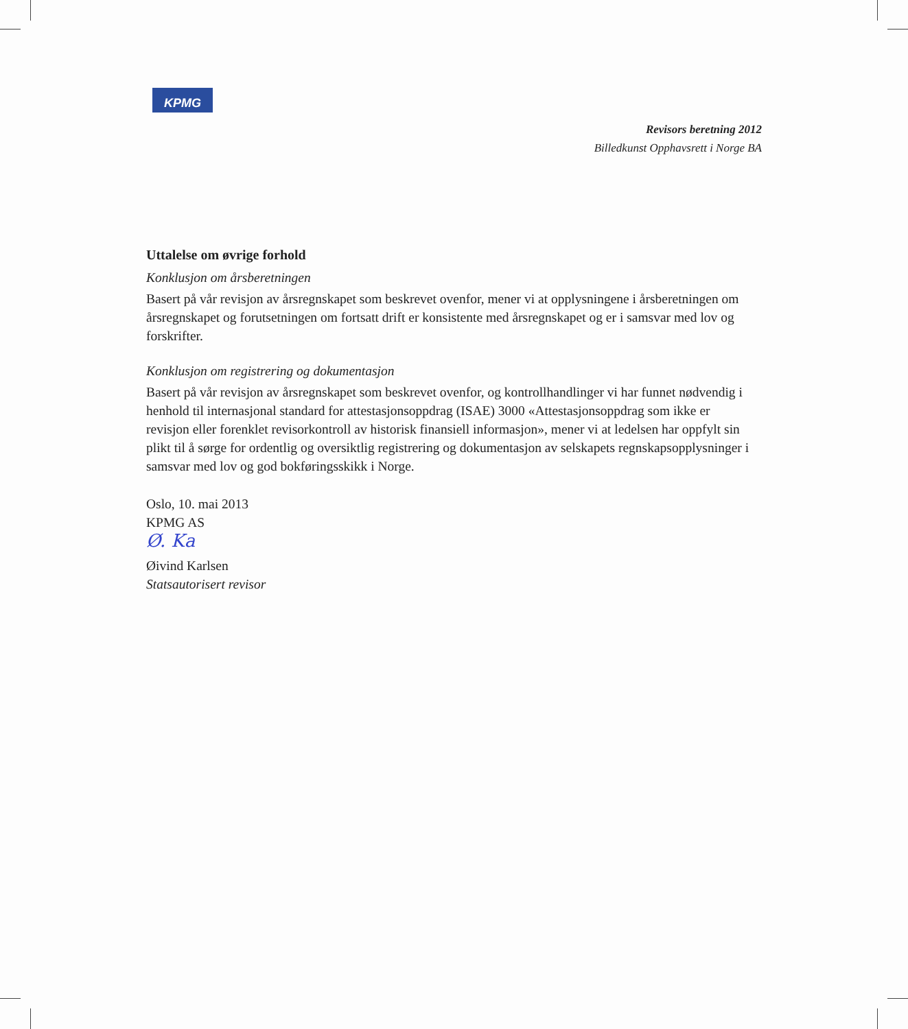KPMG
Revisors beretning 2012
Billedkunst Opphavsrett i Norge BA
Uttalelse om øvrige forhold
Konklusjon om årsberetningen
Basert på vår revisjon av årsregnskapet som beskrevet ovenfor, mener vi at opplysningene i årsberetningen om årsregnskapet og forutsetningen om fortsatt drift er konsistente med årsregnskapet og er i samsvar med lov og forskrifter.
Konklusjon om registrering og dokumentasjon
Basert på vår revisjon av årsregnskapet som beskrevet ovenfor, og kontrollhandlinger vi har funnet nødvendig i henhold til internasjonal standard for attestasjonsoppdrag (ISAE) 3000 «Attestasjonsoppdrag som ikke er revisjon eller forenklet revisorkontroll av historisk finansiell informasjon», mener vi at ledelsen har oppfylt sin plikt til å sørge for ordentlig og oversiktlig registrering og dokumentasjon av selskapets regnskapsopplysninger i samsvar med lov og god bokføringsskikk i Norge.
Oslo, 10. mai 2013
KPMG AS
Ø. Ka
Øivind Karlsen
Statsautorisert revisor